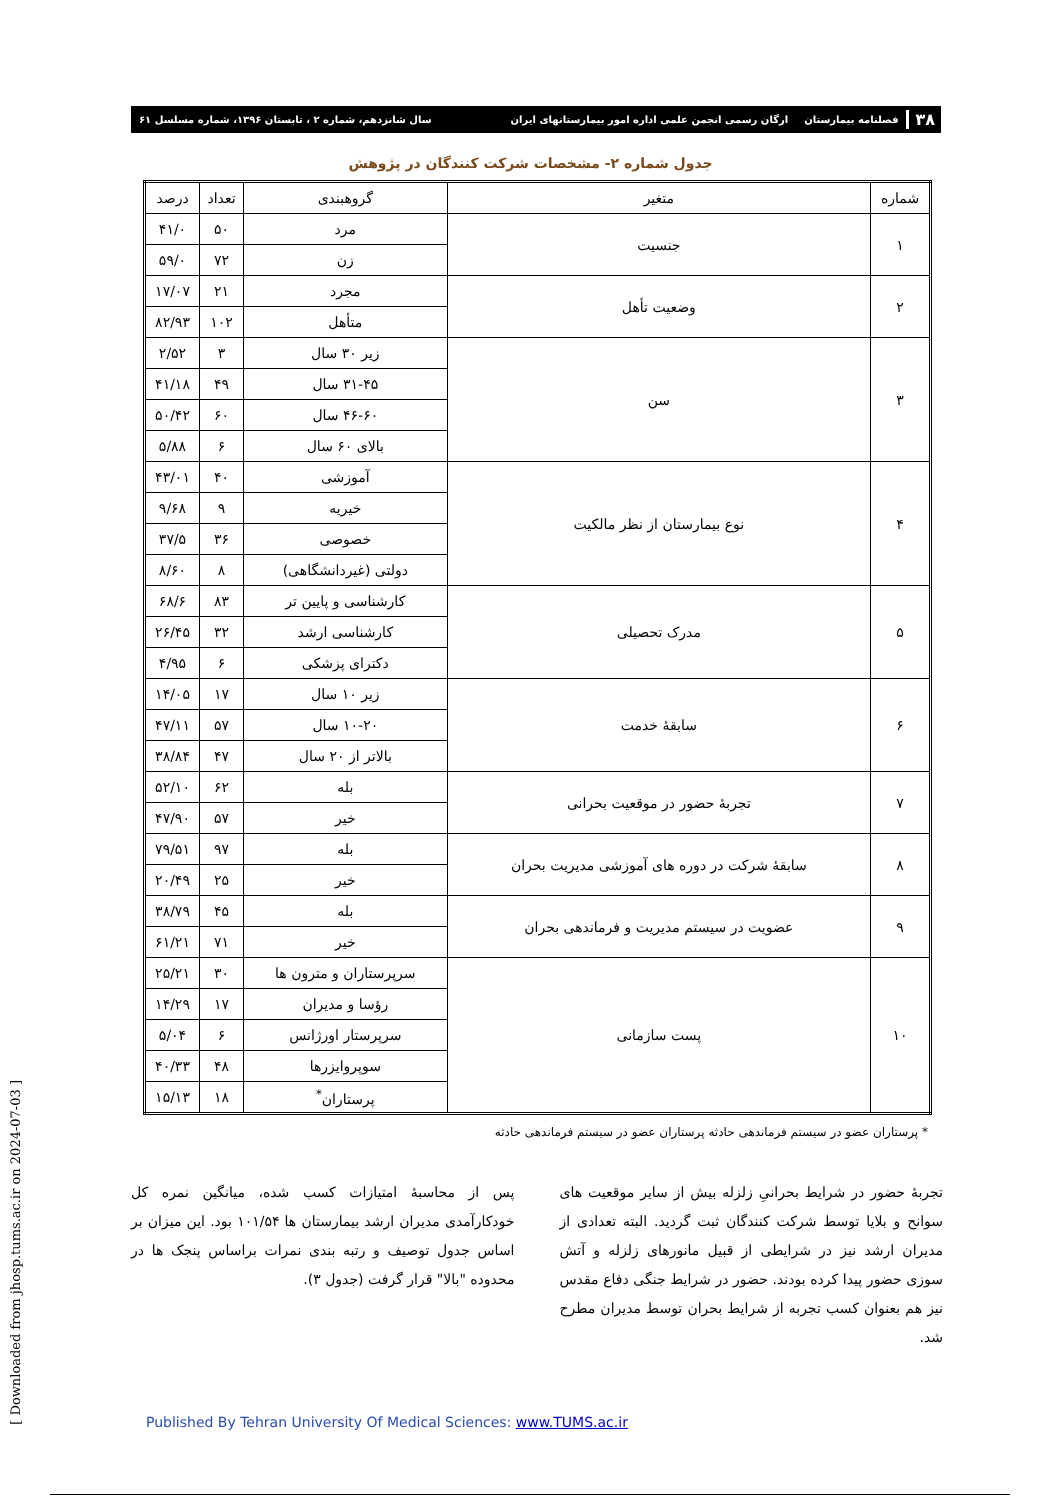۳۸ فصلنامه بیمارستان ارگان رسمی انجمن علمی اداره امور بیمارستانهای ایران سال شانزدهم، شماره ۲ ، تابستان ۱۳۹۶، شماره مسلسل ۶۱
جدول شماره ۲- مشخصات شرکت کنندگان در پژوهش
| شماره | متغیر | گروهبندی | تعداد | درصد |
| --- | --- | --- | --- | --- |
| ۱ | جنسیت | مرد | ۵۰ | ۴۱/۰ |
| | | زن | ۷۲ | ۵۹/۰ |
| ۲ | وضعیت تأهل | مجرد | ۲۱ | ۱۷/۰۷ |
| | | متأهل | ۱۰۲ | ۸۲/۹۳ |
| ۳ | سن | زیر ۳۰ سال | ۳ | ۲/۵۲ |
| | | ۳۱-۴۵ سال | ۴۹ | ۴۱/۱۸ |
| | | ۴۶-۶۰ سال | ۶۰ | ۵۰/۴۲ |
| | | بالای ۶۰ سال | ۶ | ۵/۸۸ |
| ۴ | نوع بیمارستان از نظر مالکیت | آموزشی | ۴۰ | ۴۳/۰۱ |
| | | خیریه | ۹ | ۹/۶۸ |
| | | خصوصی | ۳۶ | ۳۷/۵ |
| | | دولتی (غیردانشگاهی) | ۸ | ۸/۶۰ |
| ۵ | مدرک تحصیلی | کارشناسی و پایین تر | ۸۳ | ۶۸/۶ |
| | | کارشناسی ارشد | ۳۲ | ۲۶/۴۵ |
| | | دکترای پزشکی | ۶ | ۴/۹۵ |
| ۶ | سابقهٔ خدمت | زیر ۱۰ سال | ۱۷ | ۱۴/۰۵ |
| | | ۱۰-۲۰ سال | ۵۷ | ۴۷/۱۱ |
| | | بالاتر از ۲۰ سال | ۴۷ | ۳۸/۸۴ |
| ۷ | تجربهٔ حضور در موقعیت بحرانی | بله | ۶۲ | ۵۲/۱۰ |
| | | خیر | ۵۷ | ۴۷/۹۰ |
| ۸ | سابقهٔ شرکت در دوره های آموزشی مدیریت بحران | بله | ۹۷ | ۷۹/۵۱ |
| | | خیر | ۲۵ | ۲۰/۴۹ |
| ۹ | عضویت در سیستم مدیریت و فرماندهی بحران | بله | ۴۵ | ۳۸/۷۹ |
| | | خیر | ۷۱ | ۶۱/۲۱ |
| ۱۰ | پست سازمانی | سرپرستاران و مترون ها | ۳۰ | ۲۵/۲۱ |
| | | رؤسا و مدیران | ۱۷ | ۱۴/۲۹ |
| | | سرپرستار اورژانس | ۶ | ۵/۰۴ |
| | | سوپروایزرها | ۴۸ | ۴۰/۳۳ |
| | | پرستاران<sup>*</sup> | ۱۸ | ۱۵/۱۳ |
* پرستاران عضو در سیستم فرماندهی حادثه پرستاران عضو در سیستم فرماندهی حادثه
تجربهٔ حضور در شرایط بحرانیِ زلزله بیش از سایر موقعیت های سوانح و بلایا توسط شرکت کنندگان ثبت گردید. البته تعدادی از مدیران ارشد نیز در شرایطی از قبیل مانورهای زلزله و آتش سوزی حضور پیدا کرده بودند. حضور در شرایط جنگی دفاع مقدس نیز هم بعنوان کسب تجربه از شرایط بحران توسط مدیران مطرح شد.
پس از محاسبهٔ امتیازات کسب شده، میانگین نمره کل خودکارآمدی مدیران ارشد بیمارستان ها ۱۰۱/۵۴ بود. این میزان بر اساس جدول توصیف و رتبه بندی نمرات براساس پنجک ها در محدوده "بالا" قرار گرفت (جدول ۳).
[ Downloaded from jhosp.tums.ac.ir on 2024-07-03 ]
Published By Tehran University Of Medical Sciences: www.TUMS.ac.ir